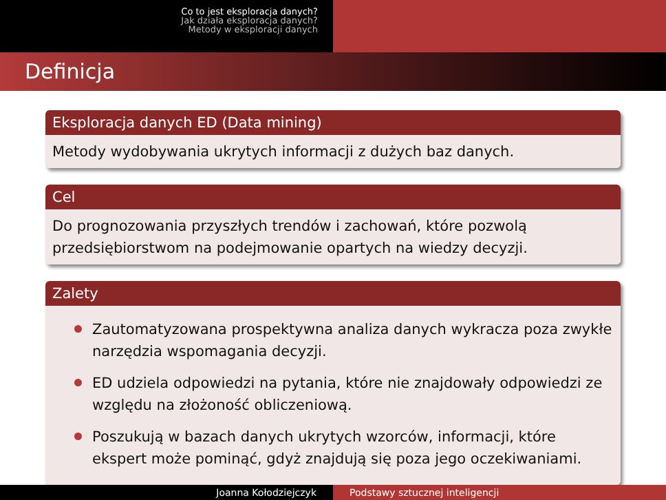Co to jest eksploracja danych?
Jak działa eksploracja danych?
Metody w eksploracji danych
Definicja
Eksploracja danych ED (Data mining)
Metody wydobywania ukrytych informacji z dużych baz danych.
Cel
Do prognozowania przyszłych trendów i zachowań, które pozwolą przedsiębiorstwom na podejmowanie opartych na wiedzy decyzji.
Zalety
Zautomatyzowana prospektywna analiza danych wykracza poza zwykłe narzędzia wspomagania decyzji.
ED udziela odpowiedzi na pytania, które nie znajdowały odpowiedzi ze względu na złożoność obliczeniową.
Poszukują w bazach danych ukrytych wzorców, informacji, które ekspert może pominąć, gdyż znajdują się poza jego oczekiwaniami.
Joanna Kołodziejczyk Podstawy sztucznej inteligencji